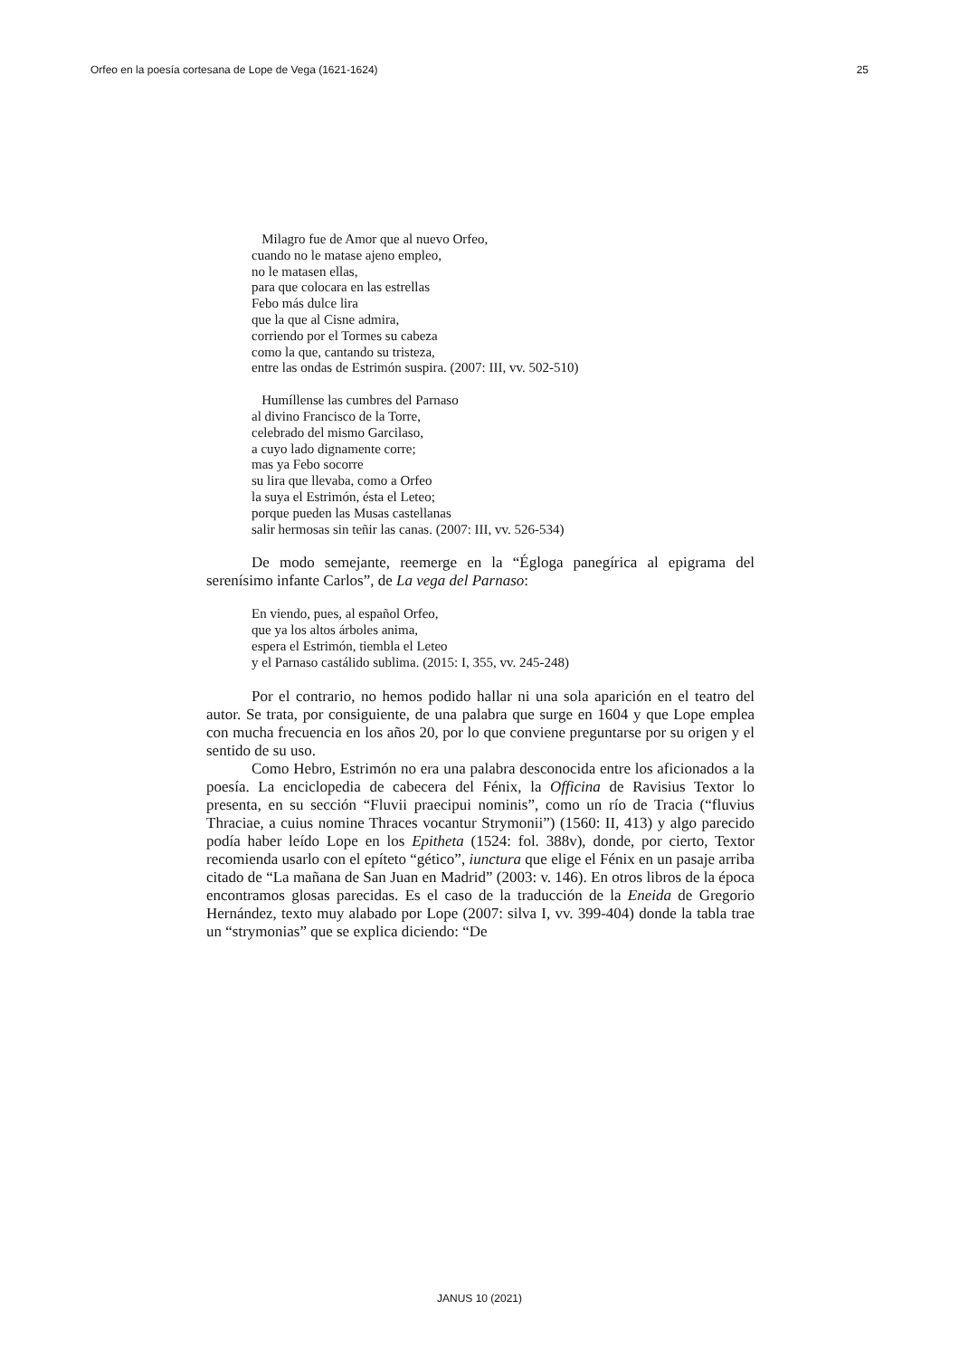Orfeo en la poesía cortesana de Lope de Vega (1621-1624) 25
Milagro fue de Amor que al nuevo Orfeo,
cuando no le matase ajeno empleo,
no le matasen ellas,
para que colocara en las estrellas
Febo más dulce lira
que la que al Cisne admira,
corriendo por el Tormes su cabeza
como la que, cantando su tristeza,
entre las ondas de Estrimón suspira. (2007: III, vv. 502-510)
Humíllense las cumbres del Parnaso
al divino Francisco de la Torre,
celebrado del mismo Garcilaso,
a cuyo lado dignamente corre;
mas ya Febo socorre
su lira que llevaba, como a Orfeo
la suya el Estrimón, ésta el Leteo;
porque pueden las Musas castellanas
salir hermosas sin teñir las canas. (2007: III, vv. 526-534)
De modo semejante, reemerge en la “Égloga panegírica al epigrama del serenísimo infante Carlos”, de La vega del Parnaso:
En viendo, pues, al español Orfeo,
que ya los altos árboles anima,
espera el Estrimón, tiembla el Leteo
y el Parnaso castálido sublima. (2015: I, 355, vv. 245-248)
Por el contrario, no hemos podido hallar ni una sola aparición en el teatro del autor. Se trata, por consiguiente, de una palabra que surge en 1604 y que Lope emplea con mucha frecuencia en los años 20, por lo que conviene preguntarse por su origen y el sentido de su uso.
Como Hebro, Estrimón no era una palabra desconocida entre los aficionados a la poesía. La enciclopedia de cabecera del Fénix, la Officina de Ravisius Textor lo presenta, en su sección “Fluvii praecipui nominis”, como un río de Tracia (“fluvius Thraciae, a cuius nomine Thraces vocantur Strymonii”) (1560: II, 413) y algo parecido podía haber leído Lope en los Epitheta (1524: fol. 388v), donde, por cierto, Textor recomienda usarlo con el epíteto “gético”, iunctura que elige el Fénix en un pasaje arriba citado de “La mañana de San Juan en Madrid” (2003: v. 146). En otros libros de la época encontramos glosas parecidas. Es el caso de la traducción de la Eneida de Gregorio Hernández, texto muy alabado por Lope (2007: silva I, vv. 399-404) donde la tabla trae un “strymonias” que se explica diciendo: “De
JANUS 10 (2021)